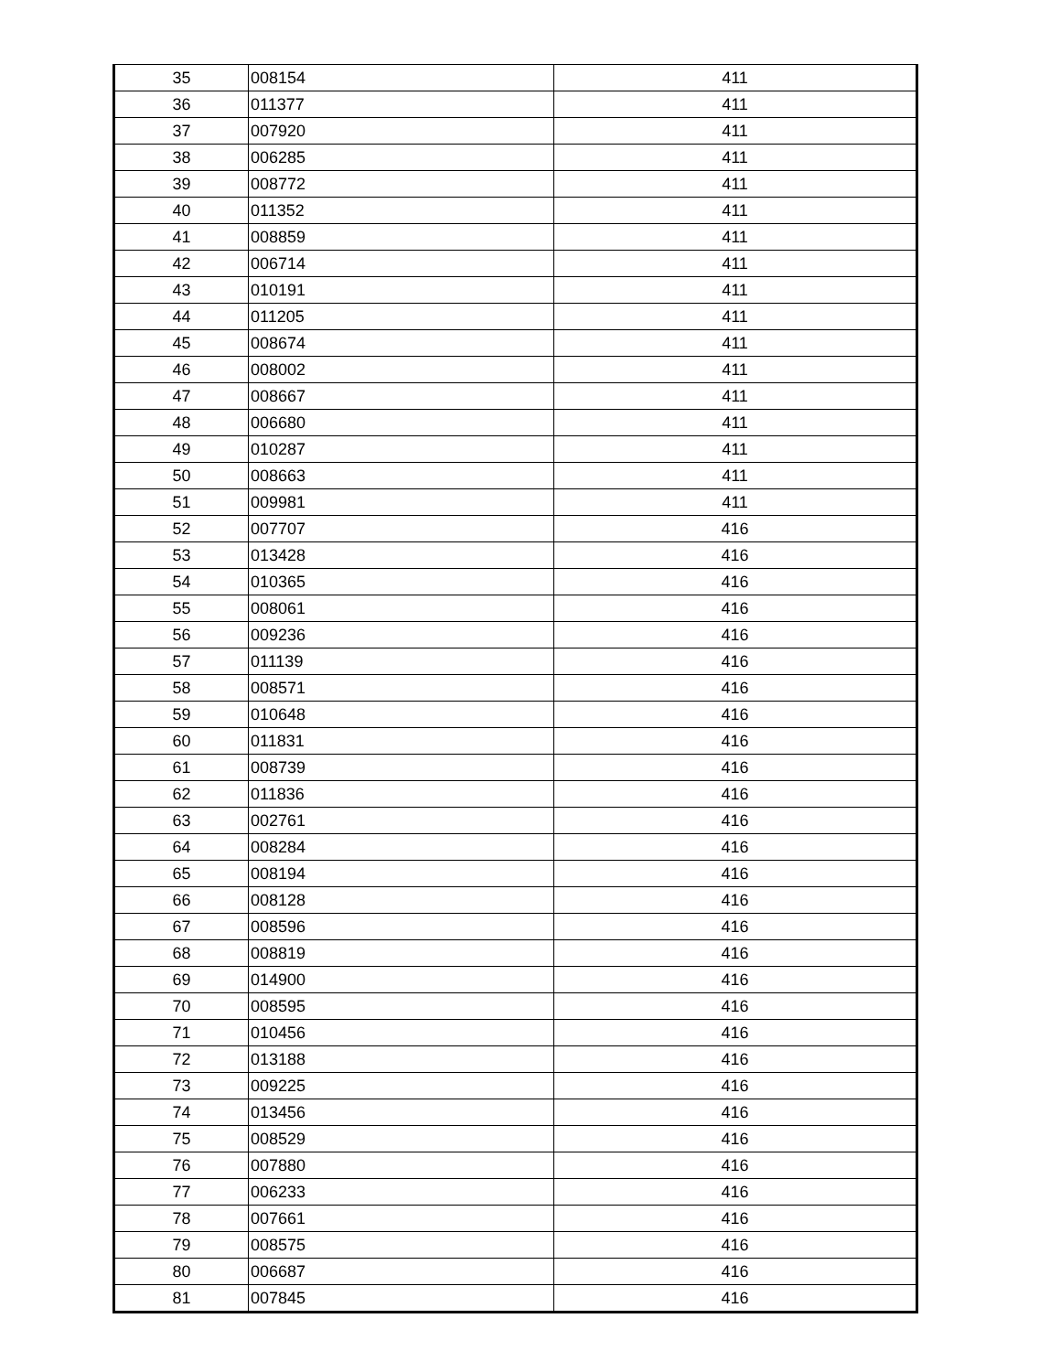| 35 | 008154 | 411 |
| 36 | 011377 | 411 |
| 37 | 007920 | 411 |
| 38 | 006285 | 411 |
| 39 | 008772 | 411 |
| 40 | 011352 | 411 |
| 41 | 008859 | 411 |
| 42 | 006714 | 411 |
| 43 | 010191 | 411 |
| 44 | 011205 | 411 |
| 45 | 008674 | 411 |
| 46 | 008002 | 411 |
| 47 | 008667 | 411 |
| 48 | 006680 | 411 |
| 49 | 010287 | 411 |
| 50 | 008663 | 411 |
| 51 | 009981 | 411 |
| 52 | 007707 | 416 |
| 53 | 013428 | 416 |
| 54 | 010365 | 416 |
| 55 | 008061 | 416 |
| 56 | 009236 | 416 |
| 57 | 011139 | 416 |
| 58 | 008571 | 416 |
| 59 | 010648 | 416 |
| 60 | 011831 | 416 |
| 61 | 008739 | 416 |
| 62 | 011836 | 416 |
| 63 | 002761 | 416 |
| 64 | 008284 | 416 |
| 65 | 008194 | 416 |
| 66 | 008128 | 416 |
| 67 | 008596 | 416 |
| 68 | 008819 | 416 |
| 69 | 014900 | 416 |
| 70 | 008595 | 416 |
| 71 | 010456 | 416 |
| 72 | 013188 | 416 |
| 73 | 009225 | 416 |
| 74 | 013456 | 416 |
| 75 | 008529 | 416 |
| 76 | 007880 | 416 |
| 77 | 006233 | 416 |
| 78 | 007661 | 416 |
| 79 | 008575 | 416 |
| 80 | 006687 | 416 |
| 81 | 007845 | 416 |